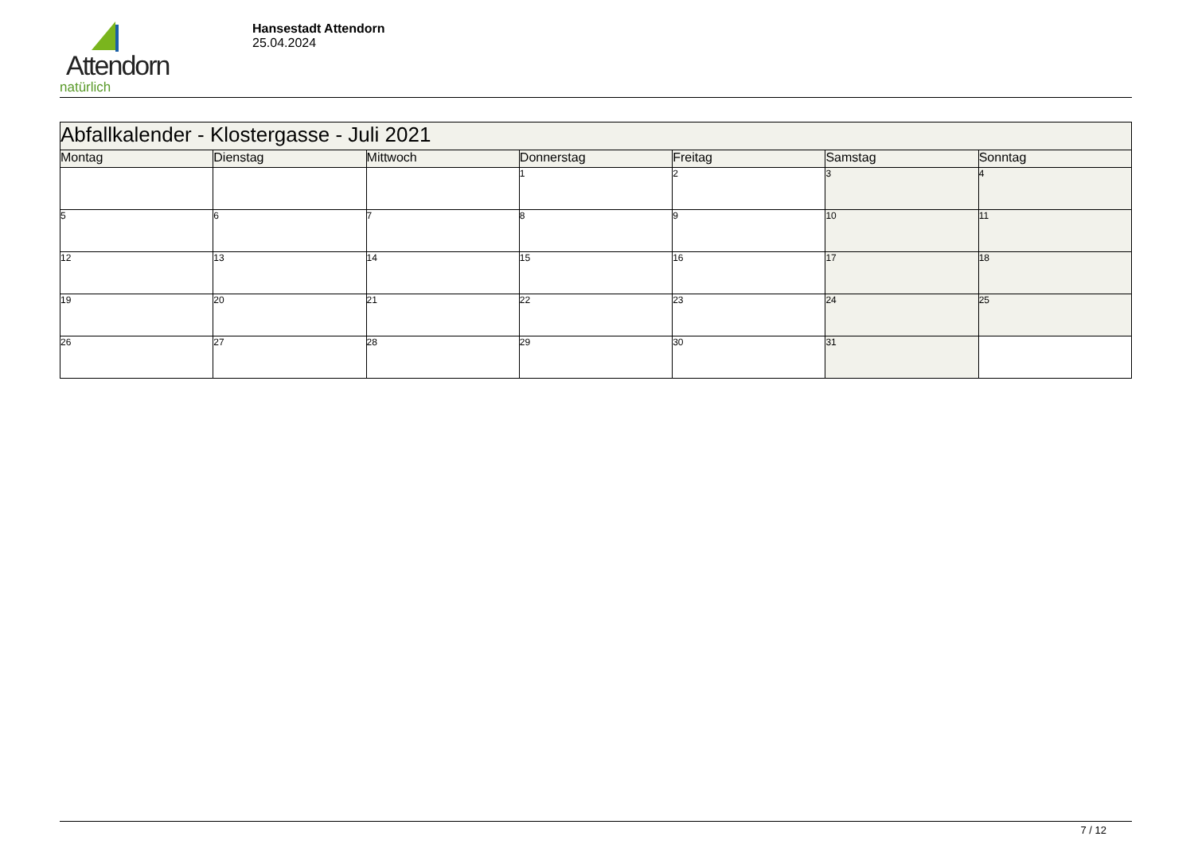Attendorn
natürlich
Hansestadt Attendorn
25.04.2024
| Abfallkalender - Klostergasse - Juli 2021 | | | | | | |
| Montag | Dienstag | Mittwoch | Donnerstag | Freitag | Samstag | Sonntag |
| | | | 1 | 2 | 3 | 4 |
| 5 | 6 | 7 | 8 | 9 | 10 | 11 |
| 12 | 13 | 14 | 15 | 16 | 17 | 18 |
| 19 | 20 | 21 | 22 | 23 | 24 | 25 |
| 26 | 27 | 28 | 29 | 30 | 31 | |
7 / 12